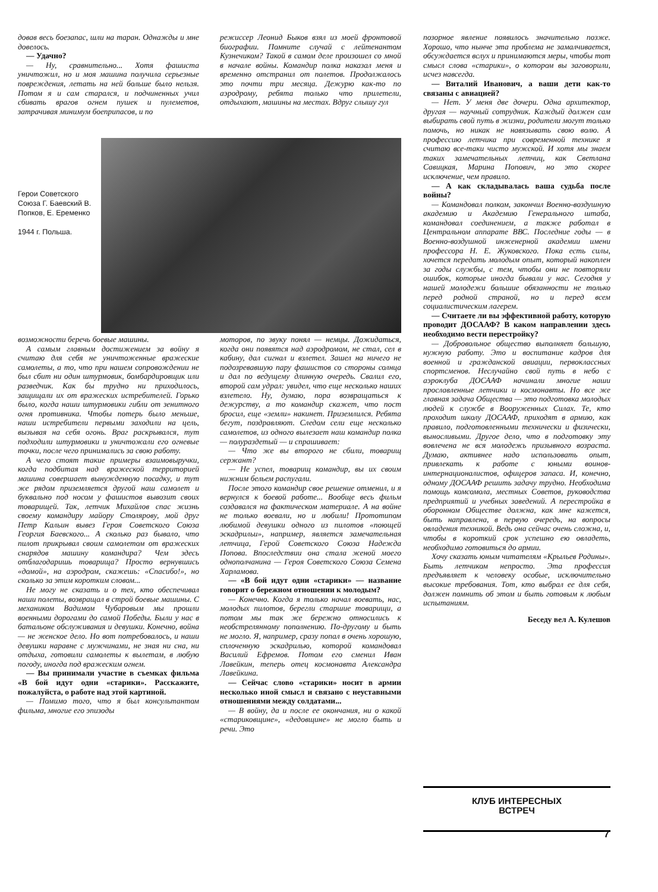довав весь боезапас, шли на таран. Однажды и мне довелось.
— Удачно?
— Ну, сравнительно... Хотя фашиста уничтожил, но и моя машина получила серьезные повреждения, летать на ней больше было нельзя. Потом я и сам старался, и подчиненных учил сбивать врагов огнем пушек и пулеметов, затрачивая минимум боеприпасов, и по
режиссер Леонид Быков взял из моей фронтовой биографии. Помните случай с лейтенантом Кузнечиком? Такой в самом деле произошел со мной в начале войны. Командир полка наказал меня и временно отстранил от полетов. Продолжалось это почти три месяца. Дежурю как-то по аэродрому, ребята только что прилетели, отдыхают, машины на местах. Вдруг слышу гул
Герои Советского Союза Г. Баевский В. Попков, Е. Еременко
1944 г. Польша.
возможности беречь боевые машины.
А самым главным достижением за войну я считаю для себя не уничтоженные вражеские самолеты, а то, что при нашем сопровождении не был сбит ни один штурмовик, бомбардировщик или разведчик. Как бы трудно ни приходилось, защищали их от вражеских истребителей. Горько было, когда наши штурмовики гибли от зенитного огня противника. Чтобы потерь было меньше, наши истребители первыми заходили на цель, вызывая на себя огонь. Враг раскрывался, тут подходили штурмовики и уничтожали его огневые точки, после чего принимались за свою работу.
А чего стоят такие примеры взаимовыручки, когда подбитая над вражеской территорией машина совершает вынужденную посадку, и тут же рядом приземляется другой наш самолет и буквально под носом у фашистов вывозит своих товарищей. Так, летчик Михайлов спас жизнь своему командиру майору Столярову, мой друг Петр Кальин вывез Героя Советского Союза Георгия Баевского... А сколько раз бывало, что пилот прикрывал своим самолетом от вражеских снарядов машину командира? Чем здесь отблагодаришь товарища? Просто вернувшись «домой», на аэродром, скажешь: «Спасибо!», но сколько за этим коротким словом...
Не могу не сказать и о тех, кто обеспечивал наши полеты, возвращал в строй боевые машины. С механиком Вадимом Чубаровым мы прошли военными дорогами до самой Победы. Были у нас в батальоне обслуживания и девушки. Конечно, война — не женское дело. Но вот потребовалось, и наши девушки наравне с мужчинами, не зная ни сна, ни отдыха, готовили самолеты к вылетам, в любую погоду, иногда под вражеским огнем.
— Вы принимали участие в съемках фильма «В бой идут одни «старики». Расскажите, пожалуйста, о работе над этой картиной.
— Помимо того, что я был консультантом фильма, многие его эпизоды
моторов, по звуку понял — немцы. Дожидаться, когда они появятся над аэродромом, не стал, сел в кабину, дал сигнал и взлетел. Зашел на ничего не подозревавшую пару фашистов со стороны солнца и дал по ведущему длинную очередь. Свалил его, второй сам удрал: увидел, что еще несколько наших взлетело. Ну, думаю, пора возвращаться к дежурству, а то командир скажет, что пост бросил, еще «земли» накинет. Приземлился. Ребята бегут, поздравляют. Следом сели еще несколько самолетов, из одного вылезает наш командир полка — полураздетый — и спрашивает:
— Что же вы второго не сбили, товарищ сержант?
— Не успел, товарищ командир, вы их своим нижним бельем распугали.
После этого командир свое решение отменил, и я вернулся к боевой работе... Вообще весь фильм создавался на фактическом материале. А на войне не только воевали, но и любили! Прототипом любимой девушки одного из пилотов «поющей эскадрильи», например, является замечательная летчица, Герой Советского Союза Надежда Попова. Впоследствии она стала женой моего однополчанина — Героя Советского Союза Семена Харламова.
— «В бой идут одни «старики» — название говорит о бережном отношении к молодым?
— Конечно. Когда я только начал воевать, нас, молодых пилотов, берегли старшие товарищи, а потом мы так же бережно относились к необстрелянному пополнению. По-другому и быть не могло. Я, например, сразу попал в очень хорошую, сплоченную эскадрилью, которой командовал Василий Ефремов. Потом его сменил Иван Лавейкин, теперь отец космонавта Александра Лавейкина.
— Сейчас слово «старики» носит в армии несколько иной смысл и связано с неуставными отношениями между солдатами...
— В войну, да и после ее окончания, ни о какой «стариковщине», «дедовщине» не могло быть и речи. Это
позорное явление появилось значительно позже. Хорошо, что нынче эта проблема не замалчивается, обсуждается вслух и принимаются меры, чтобы тот смысл слова «старики», о котором вы заговорили, исчез навсегда.
— Виталий Иванович, а ваши дети как-то связаны с авиацией?
— Нет. У меня две дочери. Одна архитектор, другая — научный сотрудник. Каждый должен сам выбирать свой путь в жизни, родители могут только помочь, но никак не навязывать свою волю. А профессию летчика при современной технике я считаю все-таки чисто мужской. И хотя мы знаем таких замечательных летчиц, как Светлана Савицкая, Марина Попович, но это скорее исключение, чем правило.
— А как складывалась ваша судьба после войны?
— Командовал полком, закончил Военно-воздушную академию и Академию Генерального штаба, командовал соединением, а также работал в Центральном аппарате ВВС. Последние годы — в Военно-воздушной инженерной академии имени профессора Н. Е. Жуковского. Пока есть силы, хочется передать молодым опыт, который накоплен за годы службы, с тем, чтобы они не повторяли ошибок, которые иногда бывали у нас. Сегодня у нашей молодежи большие обязанности не только перед родной страной, но и перед всем социалистическим лагерем.
— Считаете ли вы эффективной работу, которую проводит ДОСААФ? В каком направлении здесь необходимо вести перестройку?
— Добровольное общество выполняет большую, нужную работу. Это и воспитание кадров для военной и гражданской авиации, первоклассных спортсменов. Неслучайно свой путь в небо с аэроклуба ДОСААФ начинали многие наши прославленные летчики и космонавты. Но все же главная задача Общества — это подготовка молодых людей к службе в Вооруженных Силах. Те, кто проходит школу ДОСААФ, приходят в армию, как правило, подготовленными технически и физически, выносливыми. Другое дело, что в подготовку эту вовлечена не вся молодежь призывного возраста. Думаю, активнее надо использовать опыт, привлекать к работе с юными воинов-интернационалистов, офицеров запаса. И, конечно, одному ДОСААФ решить задачу трудно. Необходима помощь комсомола, местных Советов, руководства предприятий и учебных заведений. А перестройка в оборонном Обществе должна, как мне кажется, быть направлена, в первую очередь, на вопросы овладения техникой. Ведь она сейчас очень сложна, и, чтобы в короткий срок успешно ею овладеть, необходимо готовиться до армии.
Хочу сказать юным читателям «Крыльев Родины». Быть летчиком непросто. Эта профессия предъявляет к человеку особые, исключительно высокие требования. Тот, кто выбрал ее для себя, должен помнить об этом и быть готовым к любым испытаниям.
Беседу вел А. Кулешов
КЛУБ ИНТЕРЕСНЫХ
ВСТРЕЧ
7